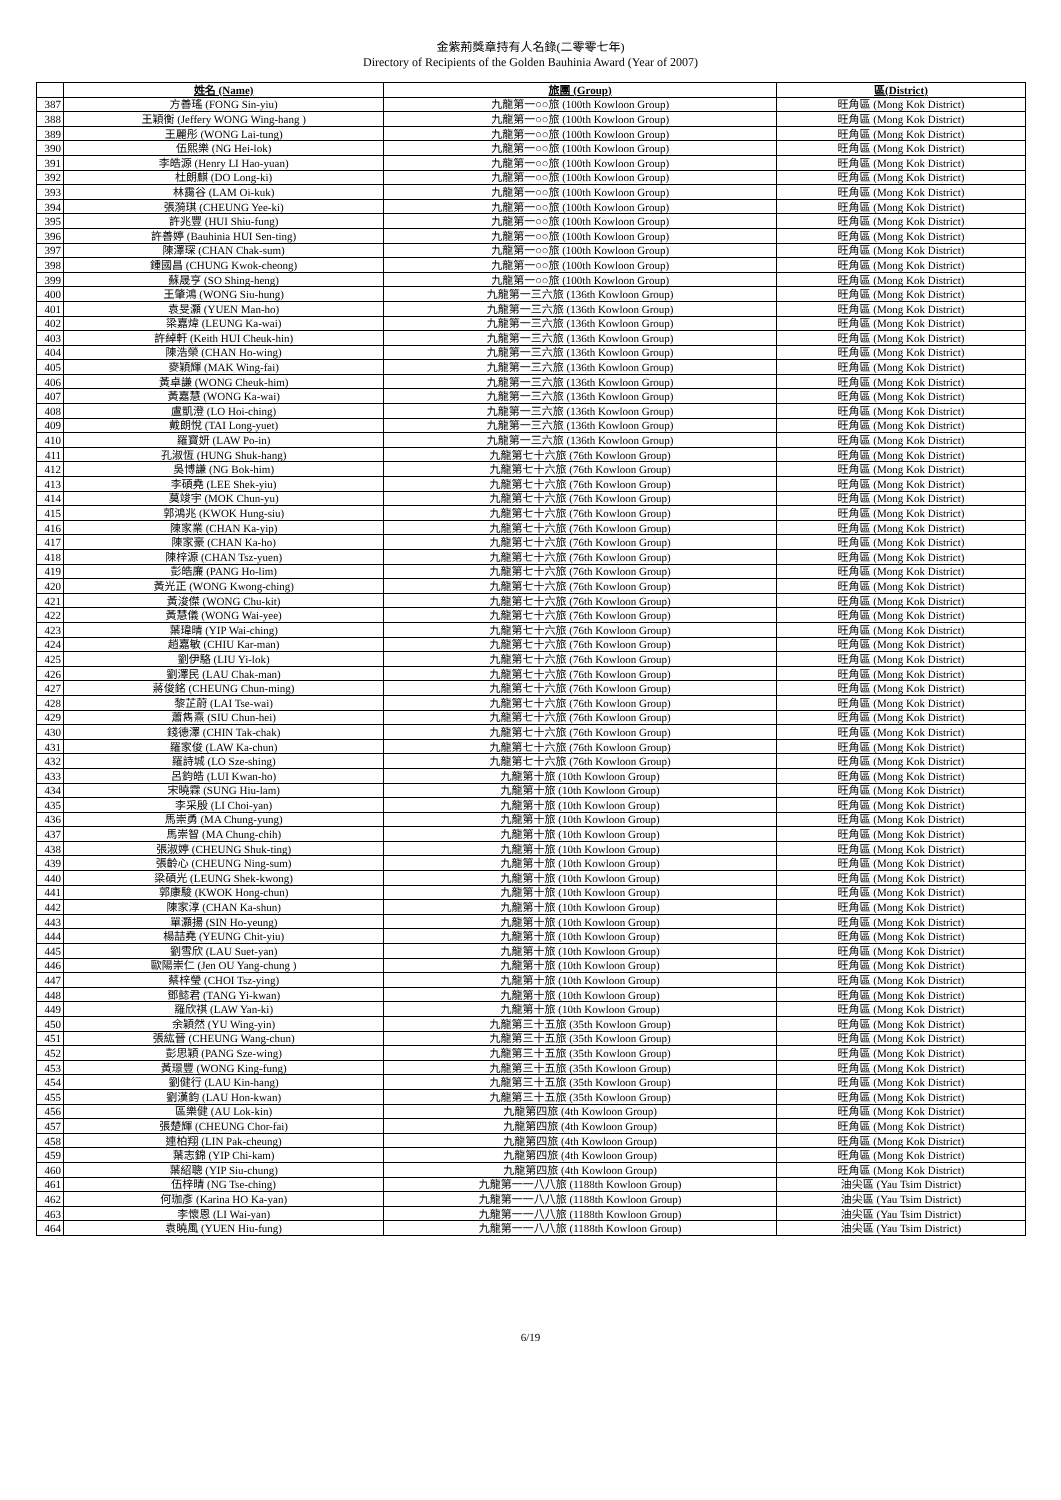金紫荊獎章持有人名錄(二零零七年)
Directory of Recipients of the Golden Bauhinia Award (Year of 2007)
| | 姓名 (Name) | 旅團 (Group) | 區(District) |
| --- | --- | --- | --- |
| 387 | 方善瑤 (FONG Sin-yiu) | 九龍第一○○旅 (100th Kowloon Group) | 旺角區 (Mong Kok District) |
| 388 | 王穎衡 (Jeffery WONG Wing-hang ) | 九龍第一○○旅 (100th Kowloon Group) | 旺角區 (Mong Kok District) |
| 389 | 王麗彤 (WONG Lai-tung) | 九龍第一○○旅 (100th Kowloon Group) | 旺角區 (Mong Kok District) |
| 390 | 伍熙樂 (NG Hei-lok) | 九龍第一○○旅 (100th Kowloon Group) | 旺角區 (Mong Kok District) |
| 391 | 李皓源 (Henry LI Hao-yuan) | 九龍第一○○旅 (100th Kowloon Group) | 旺角區 (Mong Kok District) |
| 392 | 杜朗麒 (DO Long-ki) | 九龍第一○○旅 (100th Kowloon Group) | 旺角區 (Mong Kok District) |
| 393 | 林靄谷 (LAM Oi-kuk) | 九龍第一○○旅 (100th Kowloon Group) | 旺角區 (Mong Kok District) |
| 394 | 張漪琪 (CHEUNG Yee-ki) | 九龍第一○○旅 (100th Kowloon Group) | 旺角區 (Mong Kok District) |
| 395 | 許兆豐 (HUI Shiu-fung) | 九龍第一○○旅 (100th Kowloon Group) | 旺角區 (Mong Kok District) |
| 396 | 許善婷 (Bauhinia HUI Sen-ting) | 九龍第一○○旅 (100th Kowloon Group) | 旺角區 (Mong Kok District) |
| 397 | 陳澤琛 (CHAN Chak-sum) | 九龍第一○○旅 (100th Kowloon Group) | 旺角區 (Mong Kok District) |
| 398 | 鍾國昌 (CHUNG Kwok-cheong) | 九龍第一○○旅 (100th Kowloon Group) | 旺角區 (Mong Kok District) |
| 399 | 蘇晟亨 (SO Shing-heng) | 九龍第一○○旅 (100th Kowloon Group) | 旺角區 (Mong Kok District) |
| 400 | 王肇鴻 (WONG Siu-hung) | 九龍第一三六旅 (136th Kowloon Group) | 旺角區 (Mong Kok District) |
| 401 | 袁旻灝 (YUEN Man-ho) | 九龍第一三六旅 (136th Kowloon Group) | 旺角區 (Mong Kok District) |
| 402 | 梁嘉煒 (LEUNG Ka-wai) | 九龍第一三六旅 (136th Kowloon Group) | 旺角區 (Mong Kok District) |
| 403 | 許綽軒 (Keith HUI Cheuk-hin) | 九龍第一三六旅 (136th Kowloon Group) | 旺角區 (Mong Kok District) |
| 404 | 陳浩榮 (CHAN Ho-wing) | 九龍第一三六旅 (136th Kowloon Group) | 旺角區 (Mong Kok District) |
| 405 | 麥穎輝 (MAK Wing-fai) | 九龍第一三六旅 (136th Kowloon Group) | 旺角區 (Mong Kok District) |
| 406 | 黃卓謙 (WONG Cheuk-him) | 九龍第一三六旅 (136th Kowloon Group) | 旺角區 (Mong Kok District) |
| 407 | 黃嘉慧 (WONG Ka-wai) | 九龍第一三六旅 (136th Kowloon Group) | 旺角區 (Mong Kok District) |
| 408 | 盧凱澄 (LO Hoi-ching) | 九龍第一三六旅 (136th Kowloon Group) | 旺角區 (Mong Kok District) |
| 409 | 戴朗悅 (TAI Long-yuet) | 九龍第一三六旅 (136th Kowloon Group) | 旺角區 (Mong Kok District) |
| 410 | 羅寶妍 (LAW Po-in) | 九龍第一三六旅 (136th Kowloon Group) | 旺角區 (Mong Kok District) |
| 411 | 孔淑恆 (HUNG Shuk-hang) | 九龍第七十六旅 (76th Kowloon Group) | 旺角區 (Mong Kok District) |
| 412 | 吳博謙 (NG Bok-him) | 九龍第七十六旅 (76th Kowloon Group) | 旺角區 (Mong Kok District) |
| 413 | 李碩堯 (LEE Shek-yiu) | 九龍第七十六旅 (76th Kowloon Group) | 旺角區 (Mong Kok District) |
| 414 | 莫竣宇 (MOK Chun-yu) | 九龍第七十六旅 (76th Kowloon Group) | 旺角區 (Mong Kok District) |
| 415 | 郭鴻兆 (KWOK Hung-siu) | 九龍第七十六旅 (76th Kowloon Group) | 旺角區 (Mong Kok District) |
| 416 | 陳家業 (CHAN Ka-yip) | 九龍第七十六旅 (76th Kowloon Group) | 旺角區 (Mong Kok District) |
| 417 | 陳家豪 (CHAN Ka-ho) | 九龍第七十六旅 (76th Kowloon Group) | 旺角區 (Mong Kok District) |
| 418 | 陳梓源 (CHAN Tsz-yuen) | 九龍第七十六旅 (76th Kowloon Group) | 旺角區 (Mong Kok District) |
| 419 | 彭皓廉 (PANG Ho-lim) | 九龍第七十六旅 (76th Kowloon Group) | 旺角區 (Mong Kok District) |
| 420 | 黃光正 (WONG Kwong-ching) | 九龍第七十六旅 (76th Kowloon Group) | 旺角區 (Mong Kok District) |
| 421 | 黃浚傑 (WONG Chu-kit) | 九龍第七十六旅 (76th Kowloon Group) | 旺角區 (Mong Kok District) |
| 422 | 黃慧儀 (WONG Wai-yee) | 九龍第七十六旅 (76th Kowloon Group) | 旺角區 (Mong Kok District) |
| 423 | 葉瑋晴 (YIP Wai-ching) | 九龍第七十六旅 (76th Kowloon Group) | 旺角區 (Mong Kok District) |
| 424 | 趙嘉敏 (CHIU Kar-man) | 九龍第七十六旅 (76th Kowloon Group) | 旺角區 (Mong Kok District) |
| 425 | 劉伊駱 (LIU Yi-lok) | 九龍第七十六旅 (76th Kowloon Group) | 旺角區 (Mong Kok District) |
| 426 | 劉澤民 (LAU Chak-man) | 九龍第七十六旅 (76th Kowloon Group) | 旺角區 (Mong Kok District) |
| 427 | 蔣俊銘 (CHEUNG Chun-ming) | 九龍第七十六旅 (76th Kowloon Group) | 旺角區 (Mong Kok District) |
| 428 | 黎芷蔚 (LAI Tse-wai) | 九龍第七十六旅 (76th Kowloon Group) | 旺角區 (Mong Kok District) |
| 429 | 蕭雋熹 (SIU Chun-hei) | 九龍第七十六旅 (76th Kowloon Group) | 旺角區 (Mong Kok District) |
| 430 | 錢德澤 (CHIN Tak-chak) | 九龍第七十六旅 (76th Kowloon Group) | 旺角區 (Mong Kok District) |
| 431 | 羅家俊 (LAW Ka-chun) | 九龍第七十六旅 (76th Kowloon Group) | 旺角區 (Mong Kok District) |
| 432 | 羅詩城 (LO Sze-shing) | 九龍第七十六旅 (76th Kowloon Group) | 旺角區 (Mong Kok District) |
| 433 | 呂鈞皓 (LUI Kwan-ho) | 九龍第十旅 (10th Kowloon Group) | 旺角區 (Mong Kok District) |
| 434 | 宋曉霖 (SUNG Hiu-lam) | 九龍第十旅 (10th Kowloon Group) | 旺角區 (Mong Kok District) |
| 435 | 李采殷 (LI Choi-yan) | 九龍第十旅 (10th Kowloon Group) | 旺角區 (Mong Kok District) |
| 436 | 馬崇勇 (MA Chung-yung) | 九龍第十旅 (10th Kowloon Group) | 旺角區 (Mong Kok District) |
| 437 | 馬崇智 (MA Chung-chih) | 九龍第十旅 (10th Kowloon Group) | 旺角區 (Mong Kok District) |
| 438 | 張淑婷 (CHEUNG Shuk-ting) | 九龍第十旅 (10th Kowloon Group) | 旺角區 (Mong Kok District) |
| 439 | 張齡心 (CHEUNG Ning-sum) | 九龍第十旅 (10th Kowloon Group) | 旺角區 (Mong Kok District) |
| 440 | 梁碩光 (LEUNG Shek-kwong) | 九龍第十旅 (10th Kowloon Group) | 旺角區 (Mong Kok District) |
| 441 | 郭康駿 (KWOK Hong-chun) | 九龍第十旅 (10th Kowloon Group) | 旺角區 (Mong Kok District) |
| 442 | 陳家淳 (CHAN Ka-shun) | 九龍第十旅 (10th Kowloon Group) | 旺角區 (Mong Kok District) |
| 443 | 單灝揚 (SIN Ho-yeung) | 九龍第十旅 (10th Kowloon Group) | 旺角區 (Mong Kok District) |
| 444 | 楊喆堯 (YEUNG Chit-yiu) | 九龍第十旅 (10th Kowloon Group) | 旺角區 (Mong Kok District) |
| 445 | 劉雪欣 (LAU Suet-yan) | 九龍第十旅 (10th Kowloon Group) | 旺角區 (Mong Kok District) |
| 446 | 歐陽崇仁 (Jen OU Yang-chung ) | 九龍第十旅 (10th Kowloon Group) | 旺角區 (Mong Kok District) |
| 447 | 蔡梓瑩 (CHOI Tsz-ying) | 九龍第十旅 (10th Kowloon Group) | 旺角區 (Mong Kok District) |
| 448 | 鄧懿君 (TANG Yi-kwan) | 九龍第十旅 (10th Kowloon Group) | 旺角區 (Mong Kok District) |
| 449 | 羅欣祺 (LAW Yan-ki) | 九龍第十旅 (10th Kowloon Group) | 旺角區 (Mong Kok District) |
| 450 | 余穎然 (YU Wing-yin) | 九龍第三十五旅 (35th Kowloon Group) | 旺角區 (Mong Kok District) |
| 451 | 張紘晉 (CHEUNG Wang-chun) | 九龍第三十五旅 (35th Kowloon Group) | 旺角區 (Mong Kok District) |
| 452 | 彭思穎 (PANG Sze-wing) | 九龍第三十五旅 (35th Kowloon Group) | 旺角區 (Mong Kok District) |
| 453 | 黃璟豐 (WONG King-fung) | 九龍第三十五旅 (35th Kowloon Group) | 旺角區 (Mong Kok District) |
| 454 | 劉健行 (LAU Kin-hang) | 九龍第三十五旅 (35th Kowloon Group) | 旺角區 (Mong Kok District) |
| 455 | 劉漢鈞 (LAU Hon-kwan) | 九龍第三十五旅 (35th Kowloon Group) | 旺角區 (Mong Kok District) |
| 456 | 區樂健 (AU Lok-kin) | 九龍第四旅 (4th Kowloon Group) | 旺角區 (Mong Kok District) |
| 457 | 張楚輝 (CHEUNG Chor-fai) | 九龍第四旅 (4th Kowloon Group) | 旺角區 (Mong Kok District) |
| 458 | 連柏翔 (LIN Pak-cheung) | 九龍第四旅 (4th Kowloon Group) | 旺角區 (Mong Kok District) |
| 459 | 葉志錦 (YIP Chi-kam) | 九龍第四旅 (4th Kowloon Group) | 旺角區 (Mong Kok District) |
| 460 | 葉紹聰 (YIP Siu-chung) | 九龍第四旅 (4th Kowloon Group) | 旺角區 (Mong Kok District) |
| 461 | 伍梓晴 (NG Tse-ching) | 九龍第一一八八旅 (1188th Kowloon Group) | 油尖區 (Yau Tsim District) |
| 462 | 何珈彥 (Karina HO Ka-yan) | 九龍第一一八八旅 (1188th Kowloon Group) | 油尖區 (Yau Tsim District) |
| 463 | 李懷恩 (LI Wai-yan) | 九龍第一一八八旅 (1188th Kowloon Group) | 油尖區 (Yau Tsim District) |
| 464 | 袁曉風 (YUEN Hiu-fung) | 九龍第一一八八旅 (1188th Kowloon Group) | 油尖區 (Yau Tsim District) |
6/19